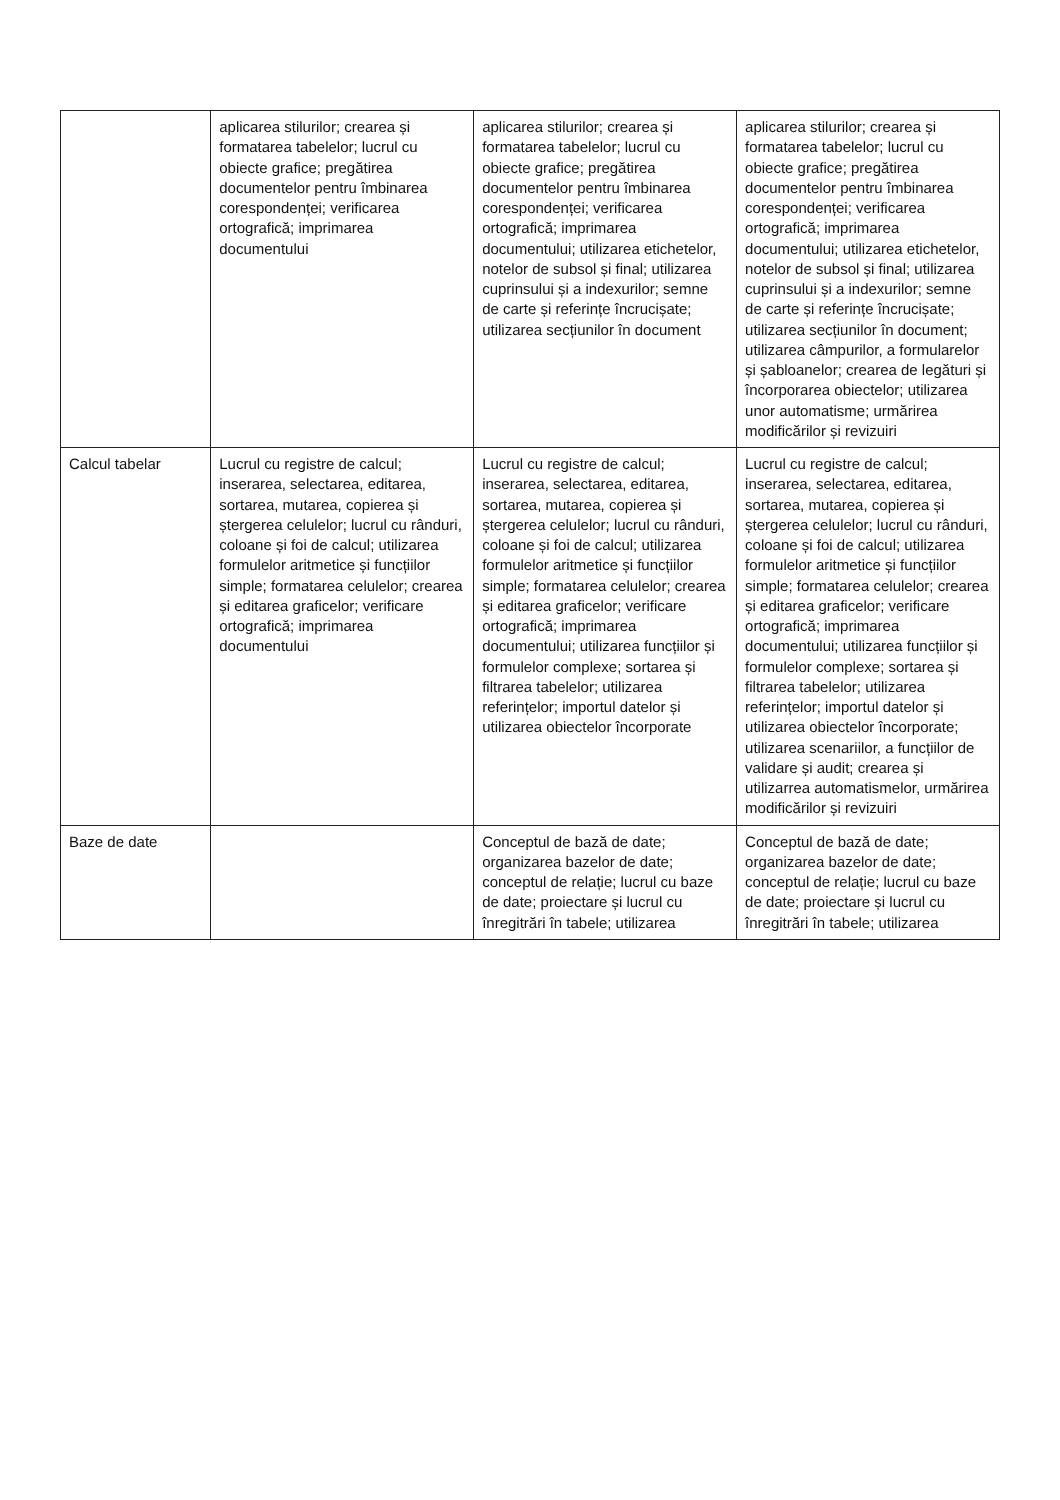| | aplicarea stilurilor; crearea și formatarea tabelelor; lucrul cu obiecte grafice; pregătirea documentelor pentru îmbinarea corespondenței; verificarea ortografică; imprimarea documentului | aplicarea stilurilor; crearea și formatarea tabelelor; lucrul cu obiecte grafice; pregătirea documentelor pentru îmbinarea corespondenței; verificarea ortografică; imprimarea documentului; utilizarea etichetelor, notelor de subsol și final; utilizarea cuprinsului și a indexurilor; semne de carte și referințe încrucișate; utilizarea secțiunilor în document | aplicarea stilurilor; crearea și formatarea tabelelor; lucrul cu obiecte grafice; pregătirea documentelor pentru îmbinarea corespondenței; verificarea ortografică; imprimarea documentului; utilizarea etichetelor, notelor de subsol și final; utilizarea cuprinsului și a indexurilor; semne de carte și referințe încrucișate; utilizarea secțiunilor în document; utilizarea câmpurilor, a formularelor și șabloanelor; crearea de legături și încorporarea obiectelor; utilizarea unor automatisme; urmărirea modificărilor și revizuiri |
| Calcul tabelar | Lucrul cu registre de calcul; inserarea, selectarea, editarea, sortarea, mutarea, copierea și ștergerea celulelor; lucrul cu rânduri, coloane și foi de calcul; utilizarea formulelor aritmetice și funcțiilor simple; formatarea celulelor; crearea și editarea graficelor; verificare ortografică; imprimarea documentului | Lucrul cu registre de calcul; inserarea, selectarea, editarea, sortarea, mutarea, copierea și ștergerea celulelor; lucrul cu rânduri, coloane și foi de calcul; utilizarea formulelor aritmetice și funcțiilor simple; formatarea celulelor; crearea și editarea graficelor; verificare ortografică; imprimarea documentului; utilizarea funcțiilor și formulelor complexe; sortarea și filtrarea tabelelor; utilizarea referințelor; importul datelor și utilizarea obiectelor încorporate | Lucrul cu registre de calcul; inserarea, selectarea, editarea, sortarea, mutarea, copierea și ștergerea celulelor; lucrul cu rânduri, coloane și foi de calcul; utilizarea formulelor aritmetice și funcțiilor simple; formatarea celulelor; crearea și editarea graficelor; verificare ortografică; imprimarea documentului; utilizarea funcțiilor și formulelor complexe; sortarea și filtrarea tabelelor; utilizarea referințelor; importul datelor și utilizarea obiectelor încorporate; utilizarea scenariilor, a funcțiilor de validare și audit; crearea și utilizarrea automatismelor, urmărirea modificărilor și revizuiri |
| Baze de date | | Conceptul de bază de date; organizarea bazelor de date; conceptul de relație; lucrul cu baze de date; proiectare și lucrul cu înregitrări în tabele; utilizarea | Conceptul de bază de date; organizarea bazelor de date; conceptul de relație; lucrul cu baze de date; proiectare și lucrul cu înregitrări în tabele; utilizarea |